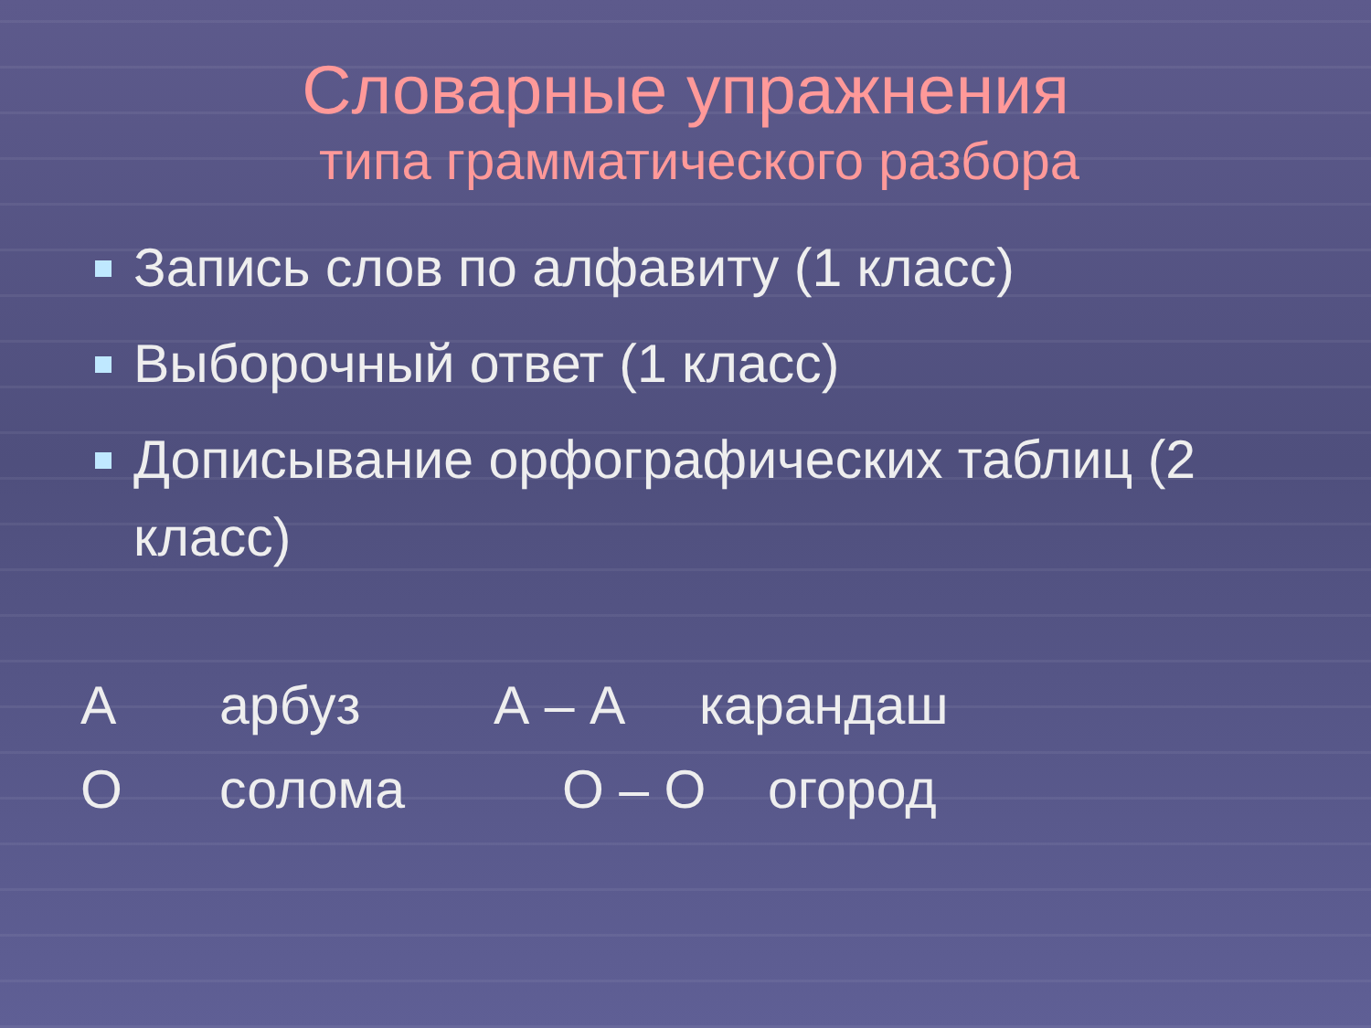Словарные упражнения
типа грамматического разбора
Запись слов по алфавиту (1 класс)
Выборочный ответ (1 класс)
Дописывание орфографических таблиц (2 класс)
Аарбуз А – А карандаш
Осолома О – О огород